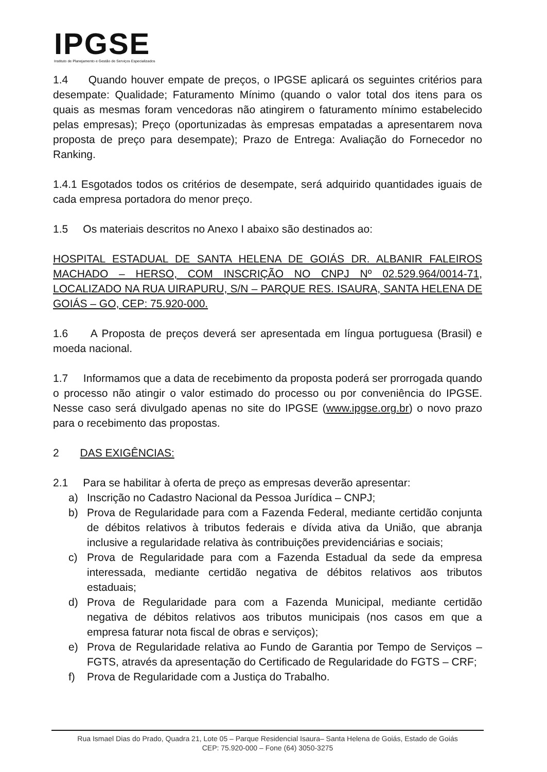IPGSE
Instituto de Planejamento e Gestão de Serviços Especializados
1.4 Quando houver empate de preços, o IPGSE aplicará os seguintes critérios para desempate: Qualidade; Faturamento Mínimo (quando o valor total dos itens para os quais as mesmas foram vencedoras não atingirem o faturamento mínimo estabelecido pelas empresas); Preço (oportunizadas às empresas empatadas a apresentarem nova proposta de preço para desempate); Prazo de Entrega: Avaliação do Fornecedor no Ranking.
1.4.1 Esgotados todos os critérios de desempate, será adquirido quantidades iguais de cada empresa portadora do menor preço.
1.5 Os materiais descritos no Anexo I abaixo são destinados ao:
HOSPITAL ESTADUAL DE SANTA HELENA DE GOIÁS DR. ALBANIR FALEIROS MACHADO – HERSO, COM INSCRIÇÃO NO CNPJ Nº 02.529.964/0014-71, LOCALIZADO NA RUA UIRAPURU, S/N – PARQUE RES. ISAURA, SANTA HELENA DE GOIÁS – GO, CEP: 75.920-000.
1.6 A Proposta de preços deverá ser apresentada em língua portuguesa (Brasil) e moeda nacional.
1.7 Informamos que a data de recebimento da proposta poderá ser prorrogada quando o processo não atingir o valor estimado do processo ou por conveniência do IPGSE. Nesse caso será divulgado apenas no site do IPGSE (www.ipgse.org.br) o novo prazo para o recebimento das propostas.
2 DAS EXIGÊNCIAS:
2.1 Para se habilitar à oferta de preço as empresas deverão apresentar:
a) Inscrição no Cadastro Nacional da Pessoa Jurídica – CNPJ;
b) Prova de Regularidade para com a Fazenda Federal, mediante certidão conjunta de débitos relativos à tributos federais e dívida ativa da União, que abranja inclusive a regularidade relativa às contribuições previdenciárias e sociais;
c) Prova de Regularidade para com a Fazenda Estadual da sede da empresa interessada, mediante certidão negativa de débitos relativos aos tributos estaduais;
d) Prova de Regularidade para com a Fazenda Municipal, mediante certidão negativa de débitos relativos aos tributos municipais (nos casos em que a empresa faturar nota fiscal de obras e serviços);
e) Prova de Regularidade relativa ao Fundo de Garantia por Tempo de Serviços – FGTS, através da apresentação do Certificado de Regularidade do FGTS – CRF;
f) Prova de Regularidade com a Justiça do Trabalho.
Rua Ismael Dias do Prado, Quadra 21, Lote 05 – Parque Residencial Isaura– Santa Helena de Goiás, Estado de Goiás
CEP: 75.920-000 – Fone (64) 3050-3275